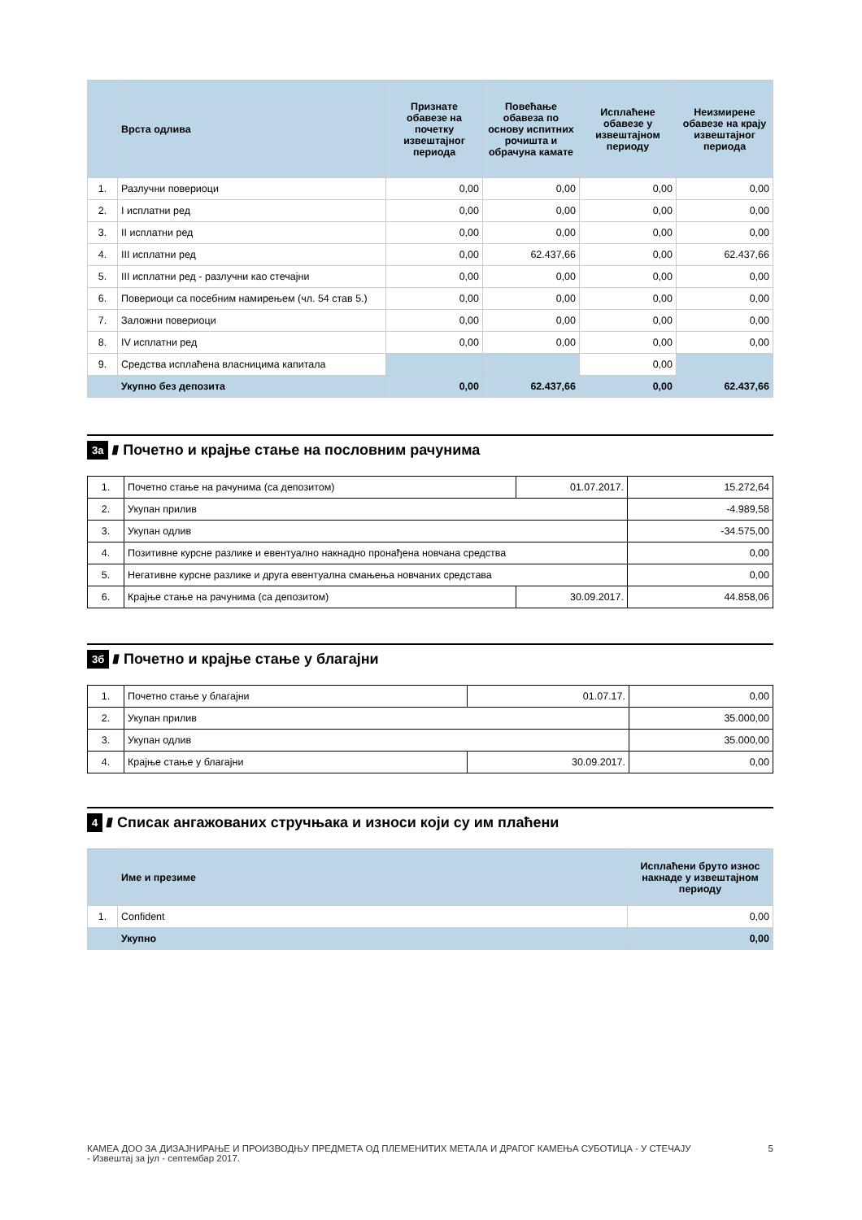| | Врста одлива | Признате обавезе на почетку извештајног периода | Повећање обавеза по основу испитних рочишта и обрачуна камате | Исплаћене обавезе у извештајном периоду | Неизмирене обавезе на крају извештајног периода |
| --- | --- | --- | --- | --- | --- |
| 1. | Разлучни повериоци | 0,00 | 0,00 | 0,00 | 0,00 |
| 2. | I исплатни ред | 0,00 | 0,00 | 0,00 | 0,00 |
| 3. | II исплатни ред | 0,00 | 0,00 | 0,00 | 0,00 |
| 4. | III исплатни ред | 0,00 | 62.437,66 | 0,00 | 62.437,66 |
| 5. | III исплатни ред - разлучни као стечајни | 0,00 | 0,00 | 0,00 | 0,00 |
| 6. | Повериоци са посебним намирењем (чл. 54 став 5.) | 0,00 | 0,00 | 0,00 | 0,00 |
| 7. | Заложни повериоци | 0,00 | 0,00 | 0,00 | 0,00 |
| 8. | IV исплатни ред | 0,00 | 0,00 | 0,00 | 0,00 |
| 9. | Средства исплаћена власницима капитала | | | 0,00 | |
| | Укупно без депозита | 0,00 | 62.437,66 | 0,00 | 62.437,66 |
3а //// Почетно и крајње стање на пословним рачунима
| 1. | Почетно стање на рачунима (са депозитом) | 01.07.2017. | 15.272,64 |
| 2. | Укупан прилив | | -4.989,58 |
| 3. | Укупан одлив | | -34.575,00 |
| 4. | Позитивне курсне разлике и евентуално накнадно пронађена новчана средства | | 0,00 |
| 5. | Негативне курсне разлике и друга евентуална смањења новчаних средстава | | 0,00 |
| 6. | Крајње стање на рачунима (са депозитом) | 30.09.2017. | 44.858,06 |
3б //// Почетно и крајње стање у благајни
| 1. | Почетно стање у благајни | 01.07.17. | 0,00 |
| 2. | Укупан прилив | | 35.000,00 |
| 3. | Укупан одлив | | 35.000,00 |
| 4. | Крајње стање у благајни | 30.09.2017. | 0,00 |
4 //// Списак ангажованих стручњака и износи који су им плаћени
| | Име и презиме | Исплаћени бруто износ накнаде у извештајном периоду |
| --- | --- | --- |
| 1. | Confident | 0,00 |
| | Укупно | 0,00 |
КАМЕА ДОО ЗА ДИЗАЈНИРАЊЕ И ПРОИЗВОДЊУ ПРЕДМЕТА ОД ПЛЕМЕНИТИХ МЕТАЛА И ДРАГОГ КАМЕЊА СУБОТИЦА - У СТЕЧАЈУ
- Извештај за јул - септембар 2017.
5